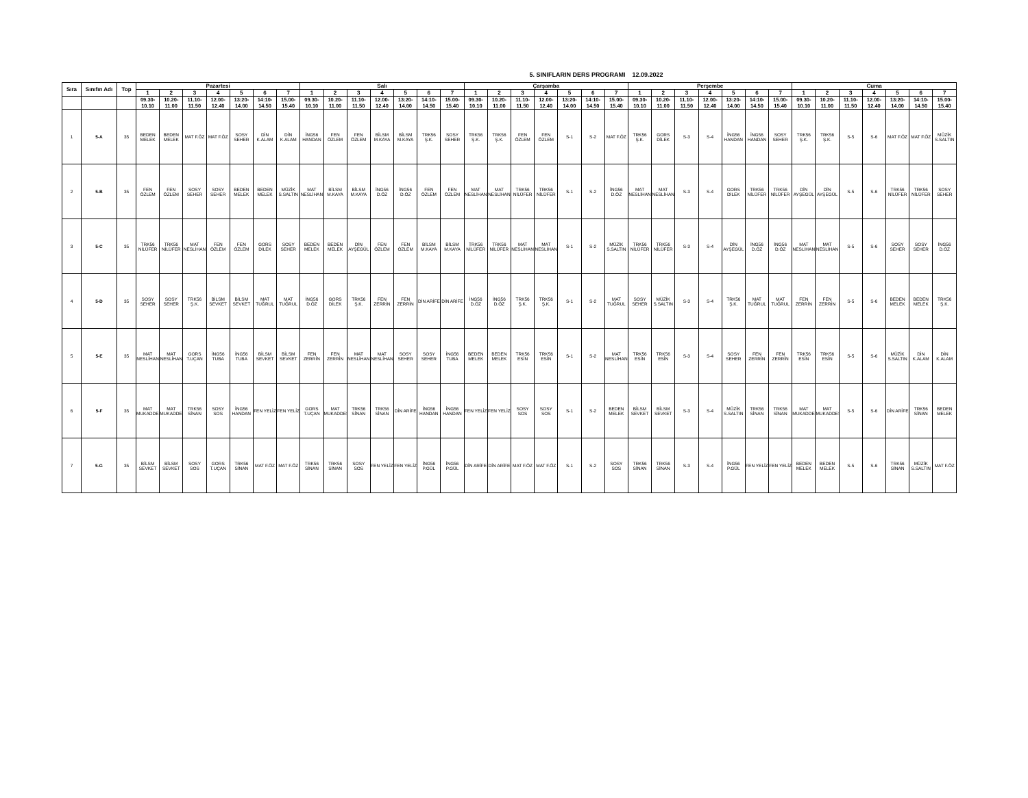5. SINIFLARIN DERS PROGRAMI 12.09.2022
| Sıra | Sınıfın Adı | Top | Pazartesi | | | | | | | Salı | | | | | | | Çarşamba | | | | | | | Perşembe | | | | | | | Cuma | | | | | | |
| --- | --- | --- | --- | --- | --- | --- | --- | --- | --- | --- | --- | --- | --- | --- | --- | --- | --- | --- | --- | --- | --- | --- | --- | --- | --- | --- | --- | --- | --- | --- | --- | --- | --- | --- | --- | --- | --- |
| | | | 1 | 2 | 3 | 4 | 5 | 6 | 7 | 1 | 2 | 3 | 4 | 5 | 6 | 7 | 1 | 2 | 3 | 4 | 5 | 6 | 7 | 1 | 2 | 3 | 4 | 5 | 6 | 7 | 1 | 2 | 3 | 4 | 5 | 6 | 7 |
| | | | 09.30- 10.10 | 10.20- 11.00 | 11.10- 11.50 | 12.00- 12.40 | 13:20- 14.00 | 14:10- 14.50 | 15.00- 15.40 | 09.30- 10.10 | 10.20- 11.00 | 11.10- 11.50 | 12.00- 12.40 | 13:20- 14.00 | 14:10- 14.50 | 15.00- 15.40 | 09.30- 10.10 | 10.20- 11.00 | 11.10- 11.50 | 12.00- 12.40 | 13:20- 14.00 | 14:10- 14.50 | 15.00- 15.40 | 09.30- 10.10 | 10.20- 11.00 | 11.10- 11.50 | 12.00- 12.40 | 13:20- 14.00 | 14:10- 14.50 | 15.00- 15.40 | 09.30- 10.10 | 10.20- 11.00 | 11.10- 11.50 | 12.00- 12.40 | 13:20- 14.00 | 14:10- 14.50 | 15.00- 15.40 |
| 1 | 5-A | 35 | BEDEN MELEK | BEDEN MELEK | MAT F.ÖZ | MAT F.ÖZ | SOSY SEHER | DİN K.ALAM | DİN K.ALAM | İNG56 HANDAN | FEN ÖZLEM | FEN ÖZLEM | BİLSM M.KAYA | BİLSM M.KAYA | TRK56 Ş.K. | SOSY SEHER | TRK56 Ş.K. | TRK56 Ş.K. | FEN ÖZLEM | FEN ÖZLEM | S-1 | S-2 | MAT F.ÖZ | TRK56 Ş.K. | GORS DİLEK | S-3 | S-4 | İNG56 HANDAN | İNG56 HANDAN | SOSY SEHER | TRK56 Ş.K. | TRK56 Ş.K. | S-5 | S-6 | MAT F.ÖZ | MAT F.ÖZ | MÜZİK S.SALTIN |
| 2 | 5-B | 35 | FEN ÖZLEM | FEN ÖZLEM | SOSY SEHER | SOSY SEHER | BEDEN MELEK | BEDEN MELEK | MÜZİK S.SALTIN | MAT NESLİHAN | BİLSM M.KAYA | BİLSM M.KAYA | İNG56 D.ÖZ | İNG56 D.ÖZ | FEN ÖZLEM | FEN ÖZLEM | MAT NESLİHAN | MAT NESLİHAN | TRK56 NİLÜFER | TRK56 NİLÜFER | S-1 | S-2 | İNG56 D.ÖZ | MAT NESLİHAN | MAT NESLİHAN | S-3 | S-4 | GORS DİLEK | TRK56 NİLÜFER | TRK56 NİLÜFER | DİN AYŞEGÜL | DİN AYŞEGÜL | S-5 | S-6 | TRK56 NİLÜFER | TRK56 NİLÜFER | SOSY SEHER |
| 3 | 5-C | 35 | TRK56 NİLÜFER | TRK56 NİLÜFER | MAT NESLİHAN | FEN ÖZLEM | FEN ÖZLEM | GORS DİLEK | SOSY SEHER | BEDEN MELEK | BEDEN MELEK | DİN AYŞEGÜL | FEN ÖZLEM | FEN ÖZLEM | BİLSM M.KAYA | BİLSM M.KAYA | TRK56 NİLÜFER | TRK56 NİLÜFER | MAT NESLİHAN | MAT NESLİHAN | S-1 | S-2 | MÜZİK S.SALTIN | TRK56 NİLÜFER | TRK56 NİLÜFER | S-3 | S-4 | DİN AYŞEGÜL | İNG56 D.ÖZ | İNG56 D.ÖZ | MAT NESLİHAN | MAT NESLİHAN | S-5 | S-6 | SOSY SEHER | SOSY SEHER | İNG56 D.ÖZ |
| 4 | 5-D | 35 | SOSY SEHER | SOSY SEHER | TRK56 Ş.K. | BİLSM SEVKET | BİLSM SEVKET | MAT TUĞRUL | MAT TUĞRUL | İNG56 D.ÖZ | GORS DİLEK | TRK56 Ş.K. | FEN ZERRİN | FEN ZERRİN | DİN ARİFE | DİN ARİFE | İNG56 D.ÖZ | İNG56 D.ÖZ | TRK56 Ş.K. | TRK56 Ş.K. | S-1 | S-2 | MAT TUĞRUL | SOSY SEHER | MÜZİK S.SALTIN | S-3 | S-4 | TRK56 Ş.K. | MAT TUĞRUL | MAT TUĞRUL | FEN ZERRİN | FEN ZERRİN | S-5 | S-6 | BEDEN MELEK | BEDEN MELEK | TRK56 Ş.K. |
| 5 | 5-E | 35 | MAT NESLİHAN | MAT NESLİHAN | GORS T.UÇAN | İNG56 TUBA | İNG56 TUBA | BİLSM SEVKET | BİLSM SEVKET | FEN ZERRİN | FEN ZERRİN | MAT NESLİHAN | MAT NESLİHAN | SOSY SEHER | SOSY SEHER | İNG56 TUBA | BEDEN MELEK | BEDEN MELEK | TRK56 ESİN | TRK56 ESİN | S-1 | S-2 | MAT NESLİHAN | TRK56 ESİN | TRK56 ESİN | S-3 | S-4 | SOSY SEHER | FEN ZERRİN | FEN ZERRİN | TRK56 ESİN | TRK56 ESİN | S-5 | S-6 | MÜZİK S.SALTIN | DİN K.ALAM | DİN K.ALAM |
| 6 | 5-F | 35 | MAT MUKADDES | MAT MUKADDES | TRK56 SİNAN | SOSY SOS | İNG56 HANDAN | FEN YELİZ | FEN YELİZ | GORS T.UÇAN | MAT MUKADDES | TRK56 SİNAN | TRK56 SİNAN | DİN ARİFE | İNG56 HANDAN | İNG56 HANDAN | FEN YELİZ | FEN YELİZ | SOSY SOS | SOSY SOS | S-1 | S-2 | BEDEN MELEK | BİLSM SEVKET | BİLSM SEVKET | S-3 | S-4 | MÜZİK S.SALTIN | TRK56 SİNAN | TRK56 SİNAN | MAT MUKADDES | MAT MUKADDES | S-5 | S-6 | DİN ARİFE | TRK56 SİNAN | BEDEN MELEK |
| 7 | 5-G | 35 | BİLSM SEVKET | BİLSM SEVKET | SOSY SOS | GORS T.UÇAN | TRK56 SİNAN | MAT F.ÖZ | MAT F.ÖZ | TRK56 SİNAN | TRK56 SİNAN | SOSY SOS | FEN YELİZ | FEN YELİZ | İNG56 P.GÜL | İNG56 P.GÜL | DİN ARİFE | DİN ARİFE | MAT F.ÖZ | MAT F.ÖZ | S-1 | S-2 | SOSY SOS | TRK56 SİNAN | TRK56 SİNAN | S-3 | S-4 | İNG56 P.GÜL | FEN YELİZ | FEN YELİZ | BEDEN MELEK | BEDEN MELEK | S-5 | S-6 | TRK56 SİNAN | MÜZİK S.SALTIN | MAT F.ÖZ |